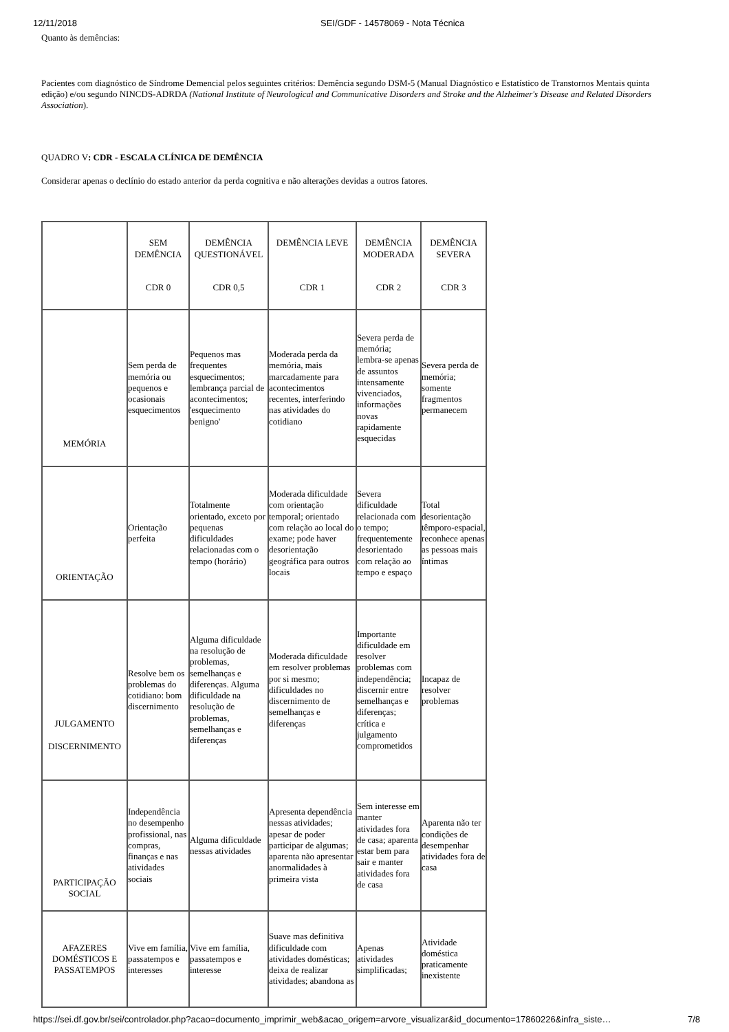12/11/2018 SEI/GDF - 14578069 - Nota Técnica
Quanto às demências:
Pacientes com diagnóstico de Síndrome Demencial pelos seguintes critérios: Demência segundo DSM-5 (Manual Diagnóstico e Estatístico de Transtornos Mentais quinta edição) e/ou segundo NINCDS-ADRDA (National Institute of Neurological and Communicative Disorders and Stroke and the Alzheimer's Disease and Related Disorders Association).
QUADRO V: CDR - ESCALA CLÍNICA DE DEMÊNCIA
Considerar apenas o declínio do estado anterior da perda cognitiva e não alterações devidas a outros fatores.
| | SEM DEMÊNCIA CDR 0 | DEMÊNCIA QUESTIONÁVEL CDR 0,5 | DEMÊNCIA LEVE CDR 1 | DEMÊNCIA MODERADA CDR 2 | DEMÊNCIA SEVERA CDR 3 |
| MEMÓRIA | Sem perda de memória ou pequenos e ocasionais esquecimentos | Pequenos mas frequentes esquecimentos; lembrança parcial de acontecimentos; 'esquecimento benigno' | Moderada perda da memória, mais marcadamente para acontecimentos recentes, interferindo nas atividades do cotidiano | Severa perda de memória; lembra-se apenas de assuntos intensamente vivenciados, informações novas rapidamente esquecidas | Severa perda de memória; somente fragmentos permanecem |
| ORIENTAÇÃO | Orientação perfeita | Totalmente orientado, exceto por pequenas dificuldades relacionadas com o tempo (horário) | Moderada dificuldade com orientação temporal; orientado com relação ao local do exame; pode haver desorientação geográfica para outros locais | Severa dificuldade relacionada com o tempo; frequentemente desorientado com relação ao tempo e espaço | Total desorientação têmporo-espacial, reconhece apenas as pessoas mais íntimas |
| JULGAMENTO DISCERNIMENTO | Resolve bem os problemas do cotidiano: bom discernimento | Alguma dificuldade na resolução de problemas, semelhanças e diferenças. Alguma dificuldade na resolução de problemas, semelhanças e diferenças | Moderada dificuldade em resolver problemas por si mesmo; dificuldades no discernimento de semelhanças e diferenças | Importante dificuldade em resolver problemas com independência; discernir entre semelhanças e diferenças; crítica e julgamento comprometidos | Incapaz de resolver problemas |
| PARTICIPAÇÃO SOCIAL | Independência no desempenho profissional, nas compras, finanças e nas atividades sociais | Alguma dificuldade nessas atividades | Apresenta dependência nessas atividades; apesar de poder participar de algumas; aparenta não apresentar anormalidades à primeira vista | Sem interesse em manter atividades fora de casa; aparenta estar bem para sair e manter atividades fora de casa | Aparenta não ter condições de desempenhar atividades fora de casa |
| AFAZERES DOMÉSTICOS E PASSATEMPOS | Vive em família, passatempos e interesses | Vive em família, passatempos e interesse | Suave mas definitiva dificuldade com atividades domésticas; deixa de realizar atividades; abandona as | Apenas atividades simplificadas; | Atividade doméstica praticamente inexistente |
https://sei.df.gov.br/sei/controlador.php?acao=documento_imprimir_web&acao_origem=arvore_visualizar&id_documento=17860226&infra_siste… 7/8